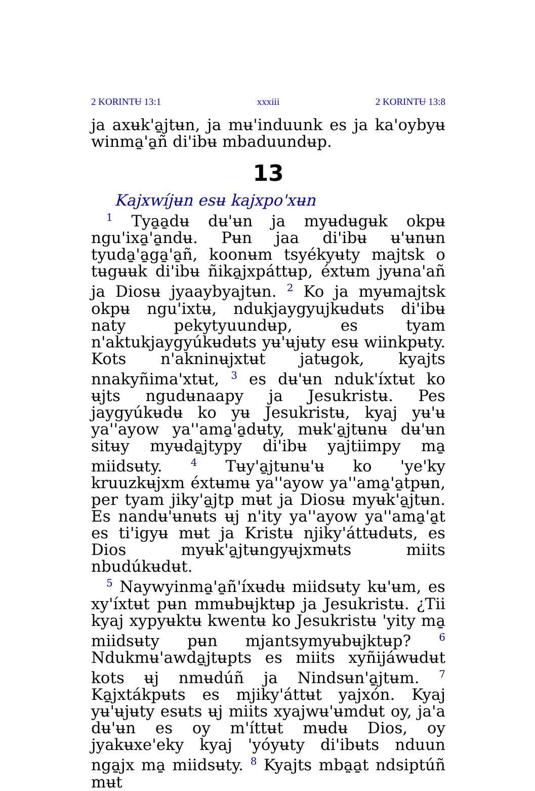2 KORINTɄ 13:1 xxxiii 2 KORINTɄ 13:8
ja axʉk'a̱jtʉn, ja mʉ'induunk es ja ka'oybyʉ winma̱'a̱ñ di'ibʉ mbaduundʉp.
13
Kajxwíjʉn esʉ kajxpo'xʉn
<sup>1</sup> Tya̱a̱dʉ dʉ'ʉn ja myʉdʉgʉk okpʉ ngu'ixa̱'a̱ndʉ. Pʉn jaa di'ibʉ ʉ'ʉnʉn tyuda̱'a̱ga̱'a̱ñ, koonʉm tsyékyʉty majtsk o tʉgʉʉk di'ibʉ ñika̱jxpáttʉp, éxtʉm jyʉna'añ ja Diosʉ jyaaybyajtʉn. <sup>2</sup> Ko ja myʉmajtsk okpʉ ngu'ixtʉ, ndukjaygyujkʉdʉts di'ibʉ naty pekytyuundʉp, es tyam n'aktukjaygyúkʉdʉts yʉ'ʉjʉty esʉ wiinkpʉty. Kots n'akninʉjxtʉt jatʉgok, kyajts nnakyñima'xtʉt, <sup>3</sup> es dʉ'ʉn nduk'íxtʉt ko ʉjts ngudʉnaapy ja Jesukristʉ. Pes jaygyúkʉdʉ ko yʉ Jesukristʉ, kyaj yʉ'ʉ ya''ayow ya''ama̱'a̱dʉty, mʉk'a̱jtʉnʉ dʉ'ʉn sitʉy myʉda̱jtypy di'ibʉ yajtiimpy ma̱ miidsʉty. <sup>4</sup> Tʉy'a̱jtʉnʉ'ʉ ko 'ye'ky kruuzkʉjxm éxtʉmʉ ya''ayow ya''ama̱'a̱tpʉn, per tyam jiky'a̱jtp mʉt ja Diosʉ myʉk'a̱jtʉn. Es nandʉ'ʉnʉts ʉj n'ity ya''ayow ya''ama̱'a̱t es ti'igyʉ mʉt ja Kristʉ njiky'áttʉdʉts, es Dios myʉk'a̱jtʉngyʉjxmʉts miits nbudúkʉdʉt.
<sup>5</sup> Naywyinma̱'a̱ñ'íxʉdʉ miidsʉty kʉ'ʉm, es xy'íxtʉt pʉn mmʉbʉjktʉp ja Jesukristʉ. ¿Tii kyaj xypyʉktʉ kwentʉ ko Jesukristʉ 'yity ma̱ miidsʉty pʉn mjantsymyʉbʉjktʉp? <sup>6</sup> Ndukmʉ'awda̱jtʉpts es miits xyñijáwʉdʉt kots ʉj nmʉdúñ ja Nindsʉn'a̱jtʉm. <sup>7</sup> Ka̱jxtákpʉts es mjiky'áttʉt yajxón. Kyaj yʉ'ʉjʉty esʉts ʉj miits xyajwʉ'ʉmdʉt oy, ja'a dʉ'ʉn es oy m'íttʉt mʉdʉ Dios, oy jyakʉxe'eky kyaj 'yóyʉty di'ibʉts nduun nga̱jx ma̱ miidsʉty. <sup>8</sup> Kyajts mba̱a̱t ndsiptúñ mʉt